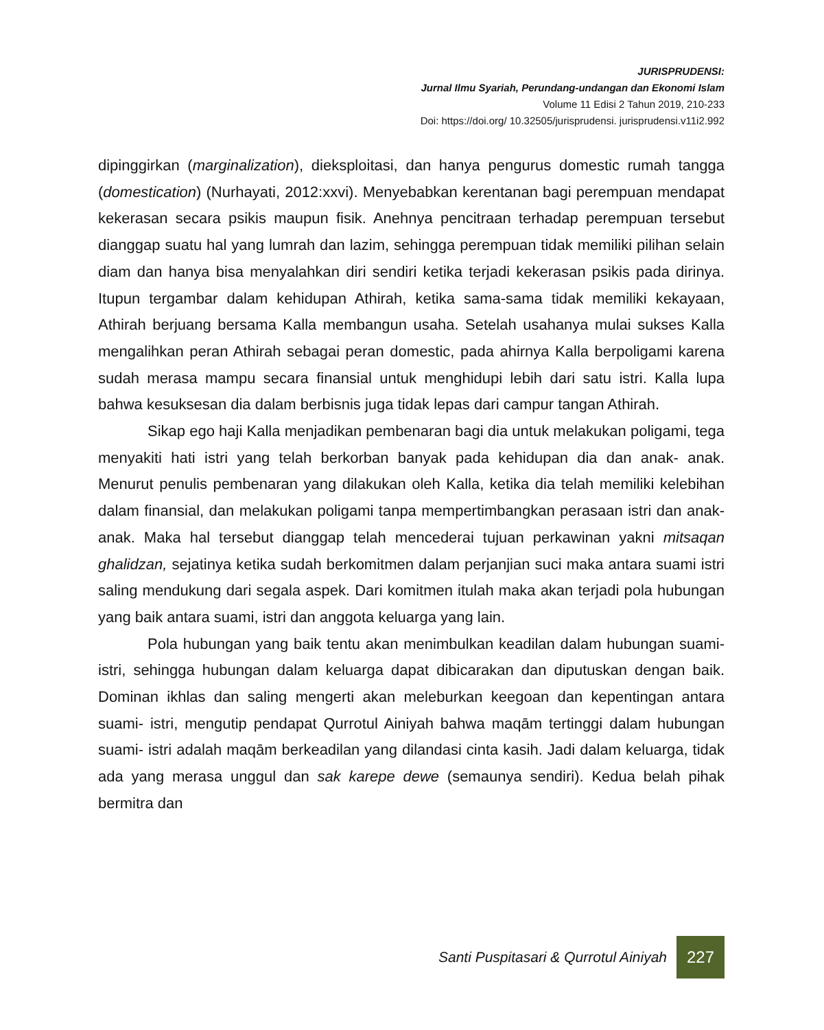JURISPRUDENSI:
Jurnal Ilmu Syariah, Perundang-undangan dan Ekonomi Islam
Volume 11 Edisi 2 Tahun 2019, 210-233
Doi: https://doi.org/ 10.32505/jurisprudensi. jurisprudensi.v11i2.992
dipinggirkan (marginalization), dieksploitasi, dan hanya pengurus domestic rumah tangga (domestication) (Nurhayati, 2012:xxvi). Menyebabkan kerentanan bagi perempuan mendapat kekerasan secara psikis maupun fisik. Anehnya pencitraan terhadap perempuan tersebut dianggap suatu hal yang lumrah dan lazim, sehingga perempuan tidak memiliki pilihan selain diam dan hanya bisa menyalahkan diri sendiri ketika terjadi kekerasan psikis pada dirinya. Itupun tergambar dalam kehidupan Athirah, ketika sama-sama tidak memiliki kekayaan, Athirah berjuang bersama Kalla membangun usaha. Setelah usahanya mulai sukses Kalla mengalihkan peran Athirah sebagai peran domestic, pada ahirnya Kalla berpoligami karena sudah merasa mampu secara finansial untuk menghidupi lebih dari satu istri. Kalla lupa bahwa kesuksesan dia dalam berbisnis juga tidak lepas dari campur tangan Athirah.
Sikap ego haji Kalla menjadikan pembenaran bagi dia untuk melakukan poligami, tega menyakiti hati istri yang telah berkorban banyak pada kehidupan dia dan anak- anak. Menurut penulis pembenaran yang dilakukan oleh Kalla, ketika dia telah memiliki kelebihan dalam finansial, dan melakukan poligami tanpa mempertimbangkan perasaan istri dan anak- anak. Maka hal tersebut dianggap telah mencederai tujuan perkawinan yakni mitsaqan ghalidzan, sejatinya ketika sudah berkomitmen dalam perjanjian suci maka antara suami istri saling mendukung dari segala aspek. Dari komitmen itulah maka akan terjadi pola hubungan yang baik antara suami, istri dan anggota keluarga yang lain.
Pola hubungan yang baik tentu akan menimbulkan keadilan dalam hubungan suami- istri, sehingga hubungan dalam keluarga dapat dibicarakan dan diputuskan dengan baik. Dominan ikhlas dan saling mengerti akan meleburkan keegoan dan kepentingan antara suami- istri, mengutip pendapat Qurrotul Ainiyah bahwa maqām tertinggi dalam hubungan suami- istri adalah maqām berkeadilan yang dilandasi cinta kasih. Jadi dalam keluarga, tidak ada yang merasa unggul dan sak karepe dewe (semaunya sendiri). Kedua belah pihak bermitra dan
Santi Puspitasari & Qurrotul Ainiyah
227